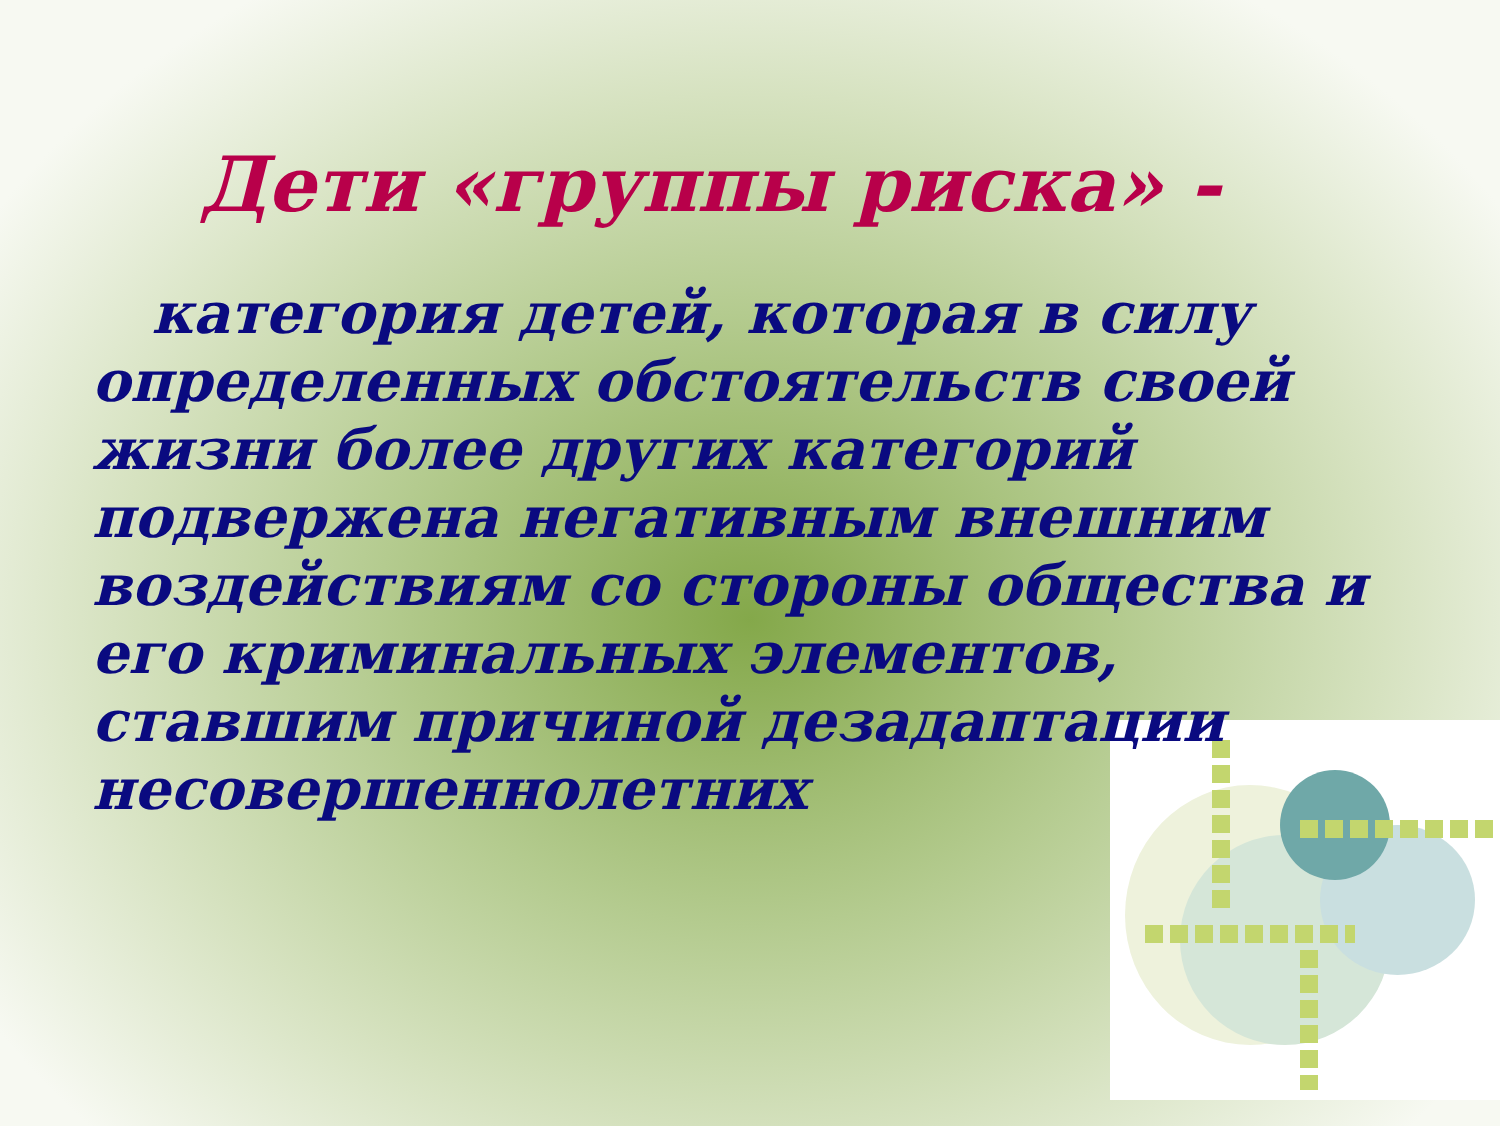Дети «группы риска» -
категория детей, которая в силу определенных обстоятельств своей жизни более других категорий подвержена негативным внешним воздействиям со стороны общества и его криминальных элементов, ставшим причиной дезадаптации несовершеннолетних